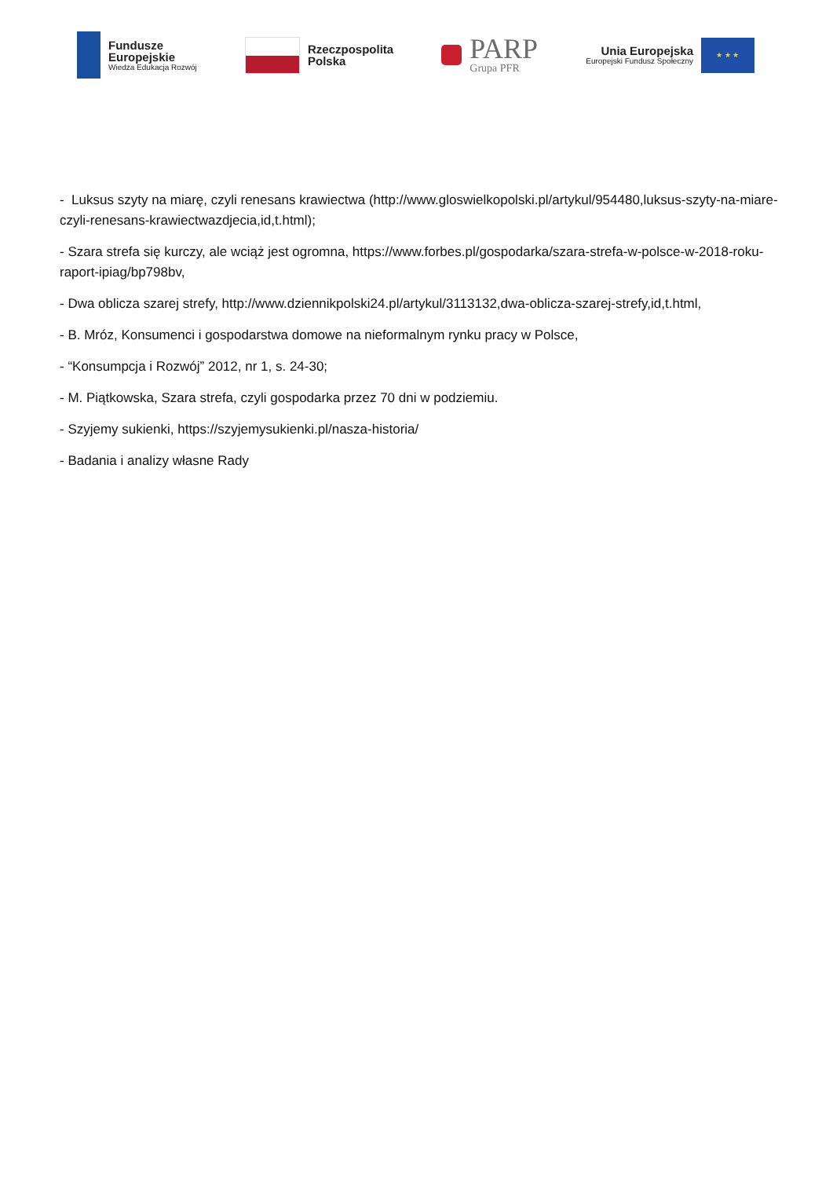Fundusze
Europejskie
Wiedza Edukacja Rozwój
Rzeczpospolita
Polska
PARP
Grupa PFR
Unia Europejska
Europejski Fundusz Społeczny
★ ★ ★
- Luksus szyty na miarę, czyli renesans krawiectwa (http://www.gloswielkopolski.pl/artykul/954480,luksus-szyty-na-miare-czyli-renesans-krawiectwazdjecia,id,t.html);
- Szara strefa się kurczy, ale wciąż jest ogromna, https://www.forbes.pl/gospodarka/szara-strefa-w-polsce-w-2018-roku-raport-ipiag/bp798bv,
- Dwa oblicza szarej strefy, http://www.dziennikpolski24.pl/artykul/3113132,dwa-oblicza-szarej-strefy,id,t.html,
- B. Mróz, Konsumenci i gospodarstwa domowe na nieformalnym rynku pracy w Polsce,
- “Konsumpcja i Rozwój” 2012, nr 1, s. 24-30;
- M. Piątkowska, Szara strefa, czyli gospodarka przez 70 dni w podziemiu.
- Szyjemy sukienki, https://szyjemysukienki.pl/nasza-historia/
- Badania i analizy własne Rady